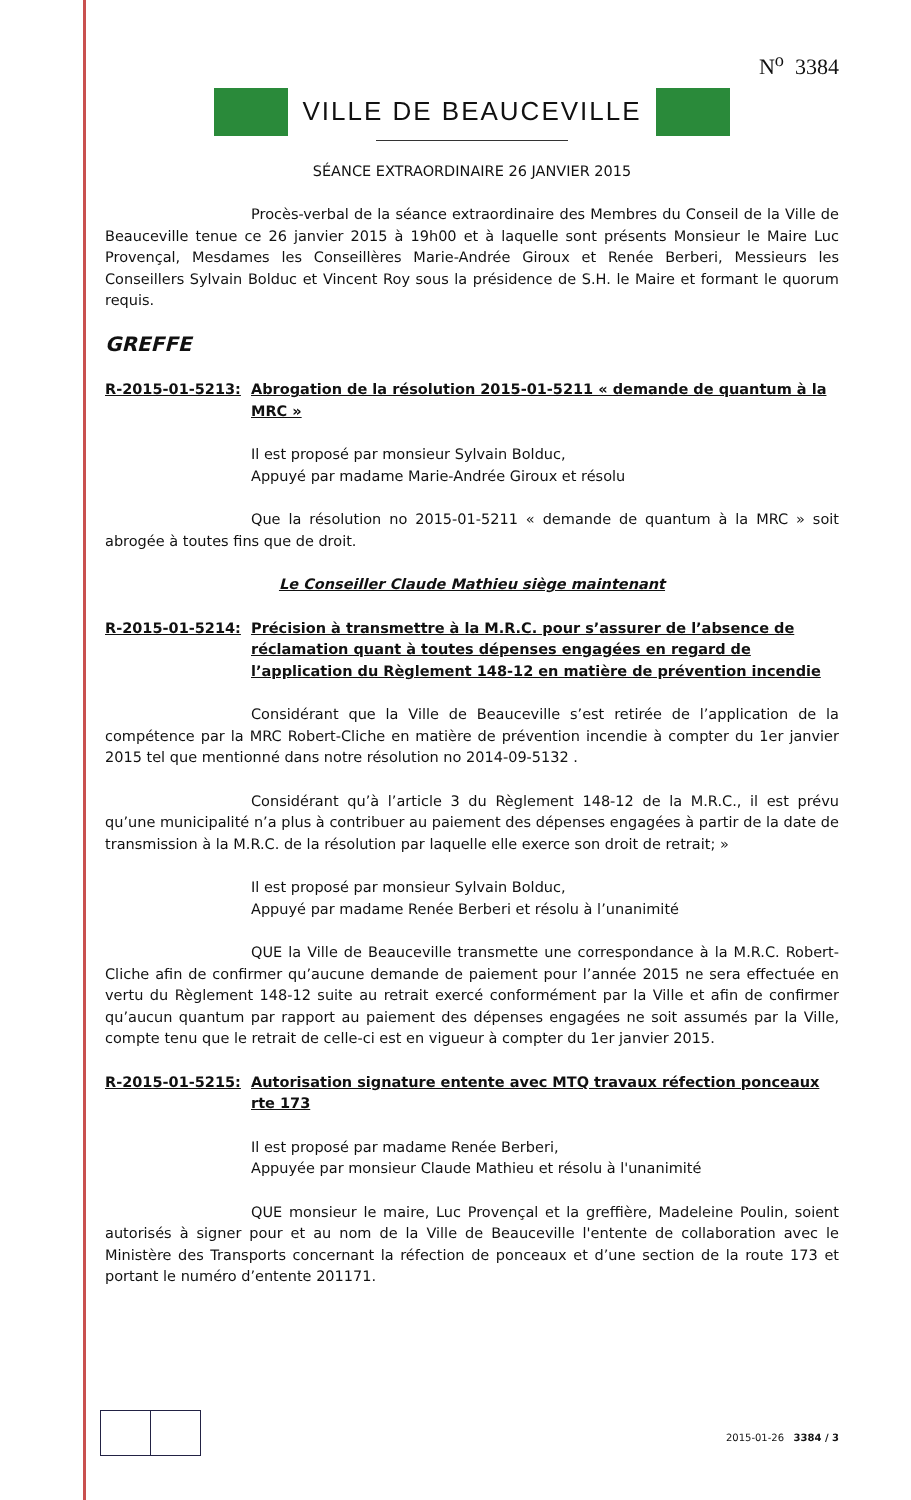N<sup>o</sup> 3384
VILLE DE BEAUCEVILLE
SÉANCE EXTRAORDINAIRE 26 JANVIER 2015
Procès-verbal de la séance extraordinaire des Membres du Conseil de la Ville de Beauceville tenue ce 26 janvier 2015 à 19h00 et à laquelle sont présents Monsieur le Maire Luc Provençal, Mesdames les Conseillères Marie-Andrée Giroux et Renée Berberi, Messieurs les Conseillers Sylvain Bolduc et Vincent Roy sous la présidence de S.H. le Maire et formant le quorum requis.
GREFFE
R-2015-01-5213: Abrogation de la résolution 2015-01-5211 « demande de quantum à la MRC »
Il est proposé par monsieur Sylvain Bolduc,
Appuyé par madame Marie-Andrée Giroux et résolu
Que la résolution no 2015-01-5211 « demande de quantum à la MRC » soit abrogée à toutes fins que de droit.
Le Conseiller Claude Mathieu siège maintenant
R-2015-01-5214: Précision à transmettre à la M.R.C. pour s’assurer de l’absence de réclamation quant à toutes dépenses engagées en regard de l’application du Règlement 148-12 en matière de prévention incendie
Considérant que la Ville de Beauceville s’est retirée de l’application de la compétence par la MRC Robert-Cliche en matière de prévention incendie à compter du 1er janvier 2015 tel que mentionné dans notre résolution no 2014-09-5132 .
Considérant qu’à l’article 3 du Règlement 148-12 de la M.R.C., il est prévu qu’une municipalité n’a plus à contribuer au paiement des dépenses engagées à partir de la date de transmission à la M.R.C. de la résolution par laquelle elle exerce son droit de retrait; »
Il est proposé par monsieur Sylvain Bolduc,
Appuyé par madame Renée Berberi et résolu à l’unanimité
QUE la Ville de Beauceville transmette une correspondance à la M.R.C. Robert-Cliche afin de confirmer qu’aucune demande de paiement pour l’année 2015 ne sera effectuée en vertu du Règlement 148-12 suite au retrait exercé conformément par la Ville et afin de confirmer qu’aucun quantum par rapport au paiement des dépenses engagées ne soit assumés par la Ville, compte tenu que le retrait de celle-ci est en vigueur à compter du 1er janvier 2015.
R-2015-01-5215: Autorisation signature entente avec MTQ travaux réfection ponceaux rte 173
Il est proposé par madame Renée Berberi,
Appuyée par monsieur Claude Mathieu et résolu à l'unanimité
QUE monsieur le maire, Luc Provençal et la greffière, Madeleine Poulin, soient autorisés à signer pour et au nom de la Ville de Beauceville l'entente de collaboration avec le Ministère des Transports concernant la réfection de ponceaux et d’une section de la route 173 et portant le numéro d’entente 201171.
2015-01-26 3384 / 3